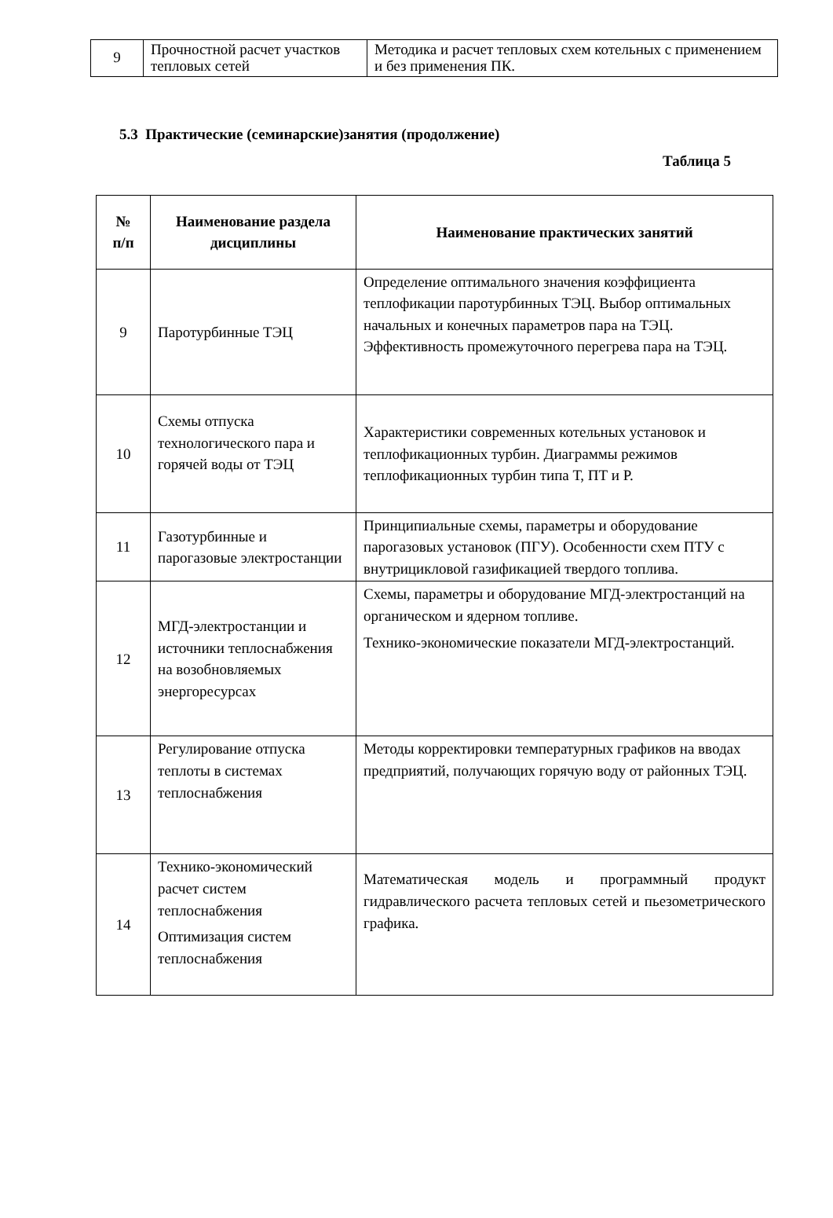| 9 | Прочностной расчет участков тепловых сетей | Методика и расчет тепловых схем котельных с применением и без применения ПК. |
5.3 Практические (семинарские)занятия (продолжение)
Таблица 5
| № п/п | Наименование раздела дисциплины | Наименование практических занятий |
| --- | --- | --- |
| 9 | Паротурбинные ТЭЦ | Определение оптимального значения коэффициента теплофикации паротурбинных ТЭЦ. Выбор оптимальных начальных и конечных параметров пара на ТЭЦ. Эффективность промежуточного перегрева пара на ТЭЦ. |
| 10 | Схемы отпуска технологического пара и горячей воды от ТЭЦ | Характеристики современных котельных установок и теплофикационных турбин. Диаграммы режимов теплофикационных турбин типа Т, ПТ и Р. |
| 11 | Газотурбинные и парогазовые электростанции | Принципиальные схемы, параметры и оборудование парогазовых установок (ПГУ). Особенности схем ПТУ с внутрицикловой газификацией твердого топлива. |
| 12 | МГД-электростанции и источники теплоснабжения на возобновляемых энергоресурсах | Схемы, параметры и оборудование МГД-электростанций на органическом и ядерном топливе. Технико-экономические показатели МГД-электростанций. |
| 13 | Регулирование отпуска теплоты в системах теплоснабжения | Методы корректировки температурных графиков на вводах предприятий, получающих горячую воду от районных ТЭЦ. |
| 14 | Технико-экономический расчет систем теплоснабжения Оптимизация систем теплоснабжения | Математическая модель и программный продукт гидравлического расчета тепловых сетей и пьезометрического графика. |